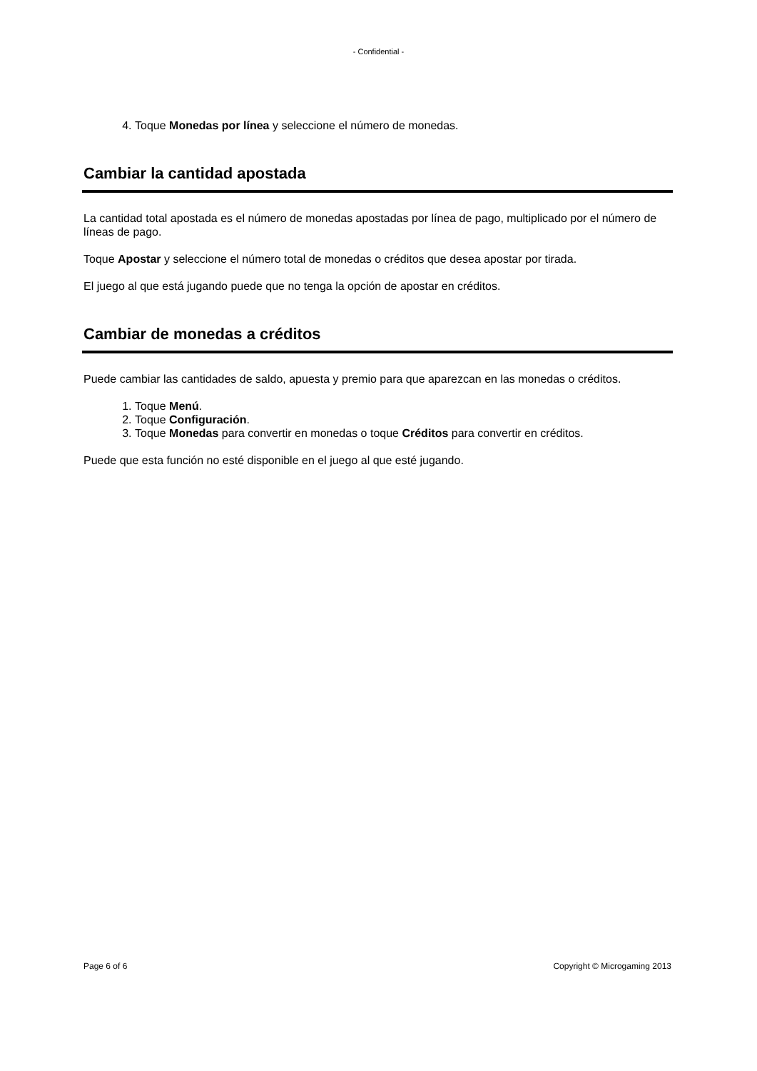- Confidential -
4. Toque Monedas por línea y seleccione el número de monedas.
Cambiar la cantidad apostada
La cantidad total apostada es el número de monedas apostadas por línea de pago, multiplicado por el número de líneas de pago.
Toque Apostar y seleccione el número total de monedas o créditos que desea apostar por tirada.
El juego al que está jugando puede que no tenga la opción de apostar en créditos.
Cambiar de monedas a créditos
Puede cambiar las cantidades de saldo, apuesta y premio para que aparezcan en las monedas o créditos.
1. Toque Menú.
2. Toque Configuración.
3. Toque Monedas para convertir en monedas o toque Créditos para convertir en créditos.
Puede que esta función no esté disponible en el juego al que esté jugando.
Page 6 of 6 Copyright © Microgaming 2013